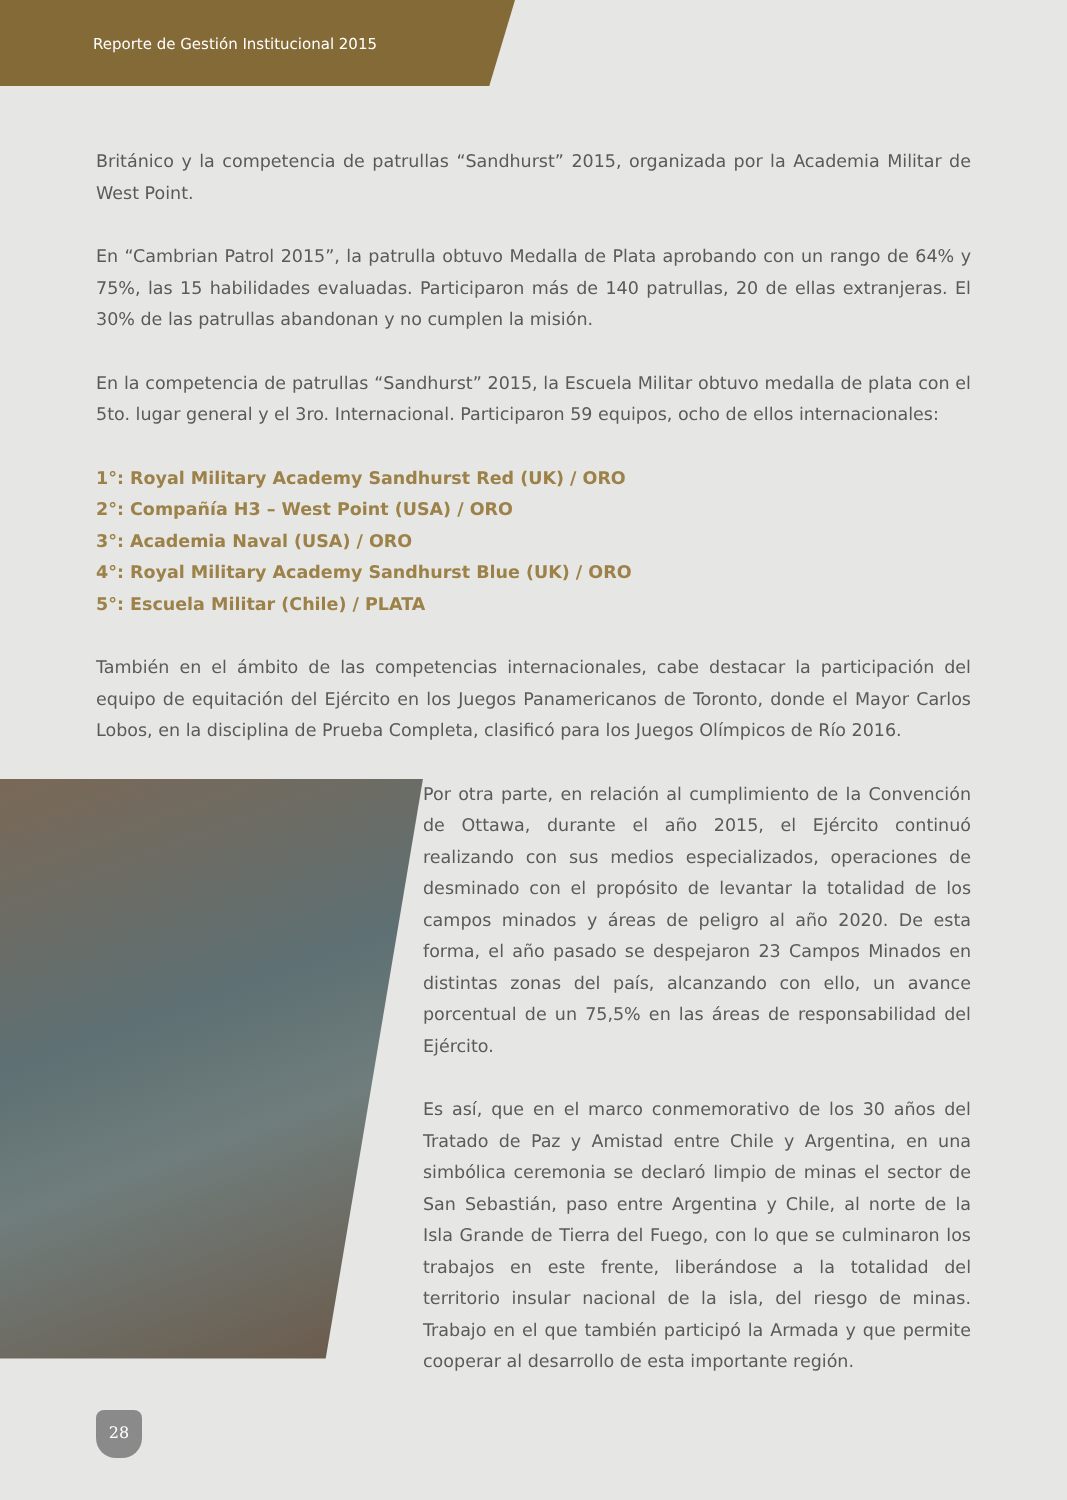Reporte de Gestión Institucional 2015
Británico y la competencia de patrullas “Sandhurst” 2015, organizada por la Academia Militar de West Point.
En “Cambrian Patrol 2015”, la patrulla obtuvo Medalla de Plata aprobando con un rango de 64% y 75%, las 15 habilidades evaluadas. Participaron más de 140 patrullas, 20 de ellas extranjeras. El 30% de las patrullas abandonan y no cumplen la misión.
En la competencia de patrullas “Sandhurst” 2015, la Escuela Militar obtuvo medalla de plata con el 5to. lugar general y el 3ro. Internacional. Participaron 59 equipos, ocho de ellos internacionales:
1°: Royal Military Academy Sandhurst Red (UK) / ORO
2°: Compañía H3 – West Point (USA) / ORO
3°: Academia Naval (USA) / ORO
4°: Royal Military Academy Sandhurst Blue (UK) / ORO
5°: Escuela Militar (Chile) / PLATA
También en el ámbito de las competencias internacionales, cabe destacar la participación del equipo de equitación del Ejército en los Juegos Panamericanos de Toronto, donde el Mayor Carlos Lobos, en la disciplina de Prueba Completa, clasificó para los Juegos Olímpicos de Río 2016.
Por otra parte, en relación al cumplimiento de la Convención de Ottawa, durante el año 2015, el Ejército continuó realizando con sus medios especializados, operaciones de desminado con el propósito de levantar la totalidad de los campos minados y áreas de peligro al año 2020. De esta forma, el año pasado se despejaron 23 Campos Minados en distintas zonas del país, alcanzando con ello, un avance porcentual de un 75,5% en las áreas de responsabilidad del Ejército.
Es así, que en el marco conmemorativo de los 30 años del Tratado de Paz y Amistad entre Chile y Argentina, en una simbólica ceremonia se declaró limpio de minas el sector de San Sebastián, paso entre Argentina y Chile, al norte de la Isla Grande de Tierra del Fuego, con lo que se culminaron los trabajos en este frente, liberándose a la totalidad del territorio insular nacional de la isla, del riesgo de minas. Trabajo en el que también participó la Armada y que permite cooperar al desarrollo de esta importante región.
28